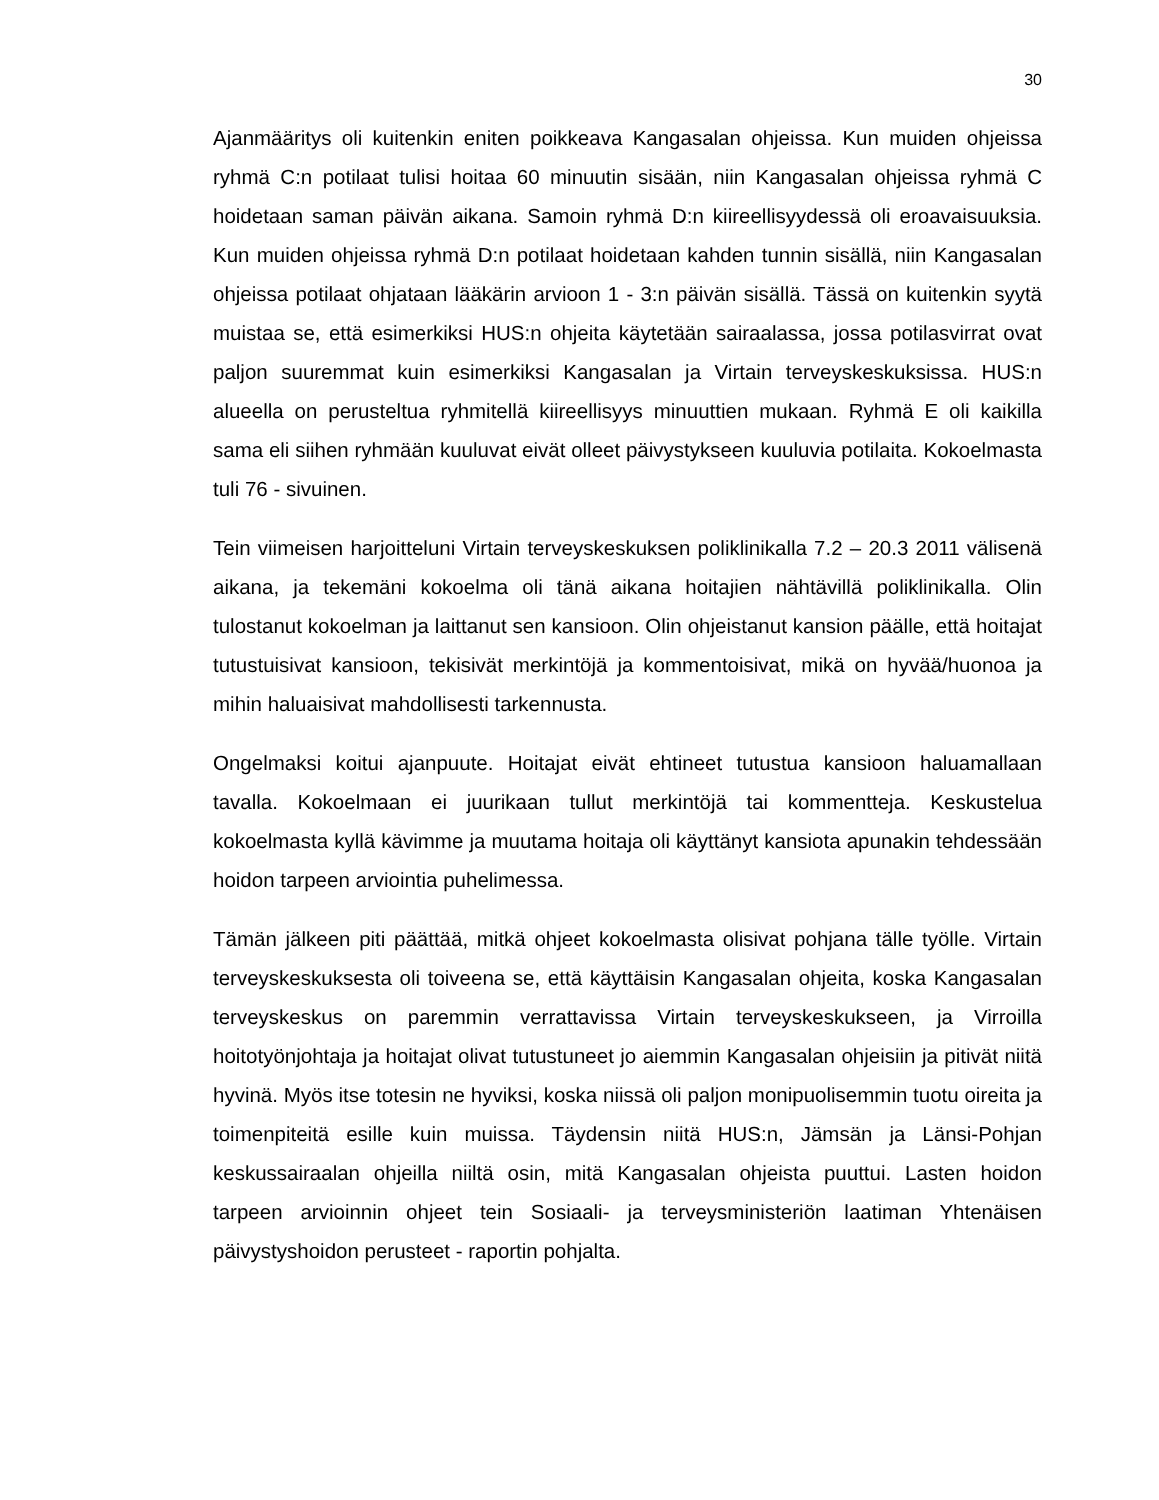30
Ajanmääritys oli kuitenkin eniten poikkeava Kangasalan ohjeissa. Kun muiden ohjeissa ryhmä C:n potilaat tulisi hoitaa 60 minuutin sisään, niin Kangasalan ohjeissa ryhmä C hoidetaan saman päivän aikana. Samoin ryhmä D:n kiireellisyydessä oli eroavaisuuksia. Kun muiden ohjeissa ryhmä D:n potilaat hoidetaan kahden tunnin sisällä, niin Kangasalan ohjeissa potilaat ohjataan lääkärin arvioon 1 - 3:n päivän sisällä. Tässä on kuitenkin syytä muistaa se, että esimerkiksi HUS:n ohjeita käytetään sairaalassa, jossa potilasvirrat ovat paljon suuremmat kuin esimerkiksi Kangasalan ja Virtain terveyskeskuksissa. HUS:n alueella on perusteltua ryhmitellä kiireellisyys minuuttien mukaan. Ryhmä E oli kaikilla sama eli siihen ryhmään kuuluvat eivät olleet päivystykseen kuuluvia potilaita. Kokoelmasta tuli 76 - sivuinen.
Tein viimeisen harjoitteluni Virtain terveyskeskuksen poliklinikalla 7.2 – 20.3 2011 välisenä aikana, ja tekemäni kokoelma oli tänä aikana hoitajien nähtävillä poliklinikalla. Olin tulostanut kokoelman ja laittanut sen kansioon. Olin ohjeistanut kansion päälle, että hoitajat tutustuisivat kansioon, tekisivät merkintöjä ja kommentoisivat, mikä on hyvää/huonoa ja mihin haluaisivat mahdollisesti tarkennusta.
Ongelmaksi koitui ajanpuute. Hoitajat eivät ehtineet tutustua kansioon haluamallaan tavalla. Kokoelmaan ei juurikaan tullut merkintöjä tai kommentteja. Keskustelua kokoelmasta kyllä kävimme ja muutama hoitaja oli käyttänyt kansiota apunakin tehdessään hoidon tarpeen arviointia puhelimessa.
Tämän jälkeen piti päättää, mitkä ohjeet kokoelmasta olisivat pohjana tälle työlle. Virtain terveyskeskuksesta oli toiveena se, että käyttäisin Kangasalan ohjeita, koska Kangasalan terveyskeskus on paremmin verrattavissa Virtain terveyskeskukseen, ja Virroilla hoitotyönjohtaja ja hoitajat olivat tutustuneet jo aiemmin Kangasalan ohjeisiin ja pitivät niitä hyvinä. Myös itse totesin ne hyviksi, koska niissä oli paljon monipuolisemmin tuotu oireita ja toimenpiteitä esille kuin muissa. Täydensin niitä HUS:n, Jämsän ja Länsi-Pohjan keskussairaalan ohjeilla niiltä osin, mitä Kangasalan ohjeista puuttui. Lasten hoidon tarpeen arvioinnin ohjeet tein Sosiaali- ja terveysministeriön laatiman Yhtenäisen päivystyshoidon perusteet - raportin pohjalta.